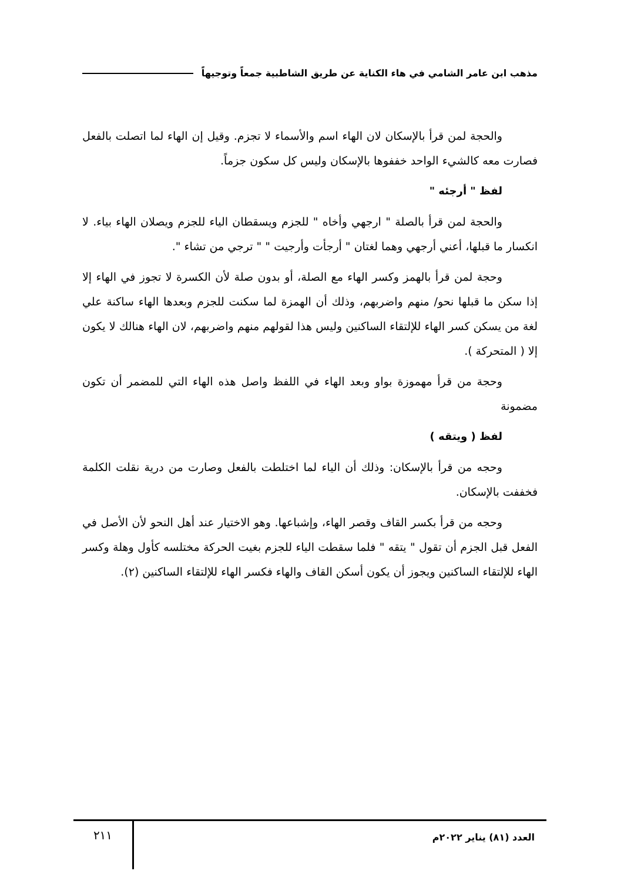مذهب ابن عامر الشامي في هاء الكناية عن طريق الشاطبية جمعاً وتوجيهاً
والحجة لمن قرأ بالإسكان لان الهاء اسم والأسماء لا تجزم. وقيل إن الهاء لما اتصلت بالفعل فصارت معه كالشيء الواحد خففوها بالإسكان وليس كل سكون جزماً.
لفظ " أرجئه "
والحجة لمن قرأ بالصلة " ارجهي وأخاه " للجزم ويسقطان الياء للجزم ويصلان الهاء بياء. لا انكسار ما قبلها، أعني أرجهي وهما لغتان " أرجأت وأرجيت " " ترجي من تشاء ".
وحجة لمن قرأ بالهمز وكسر الهاء مع الصلة، أو بدون صلة لأن الكسرة لا تجوز في الهاء إلا إذا سكن ما قبلها نحو/ منهم واضربهم، وذلك أن الهمزة لما سكنت للجزم وبعدها الهاء ساكنة علي لغة من يسكن كسر الهاء للإلتقاء الساكنين وليس هذا لقولهم منهم واضربهم، لان الهاء هنالك لا يكون إلا ( المتحركة ).
وحجة من قرأ مهموزة بواو وبعد الهاء في اللفظ واصل هذه الهاء التي للمضمر أن تكون مضمونة
لفظ ( ويتقه )
وحجه من قرأ بالإسكان: وذلك أن الياء لما اختلطت بالفعل وصارت من درية نقلت الكلمة فخففت بالإسكان.
وحجه من قرأ بكسر القاف وقصر الهاء، وإشباعها. وهو الاختيار عند أهل النحو لأن الأصل في الفعل قبل الجزم أن تقول " يتقه " فلما سقطت الياء للجزم بغيت الحركة مختلسه كأول وهلة وكسر الهاء للإلتقاء الساكنين ويجوز أن يكون أسكن القاف والهاء فكسر الهاء للإلتقاء الساكنين (٢).
العدد (٨١) يناير ٢٠٢٢م
٢١١